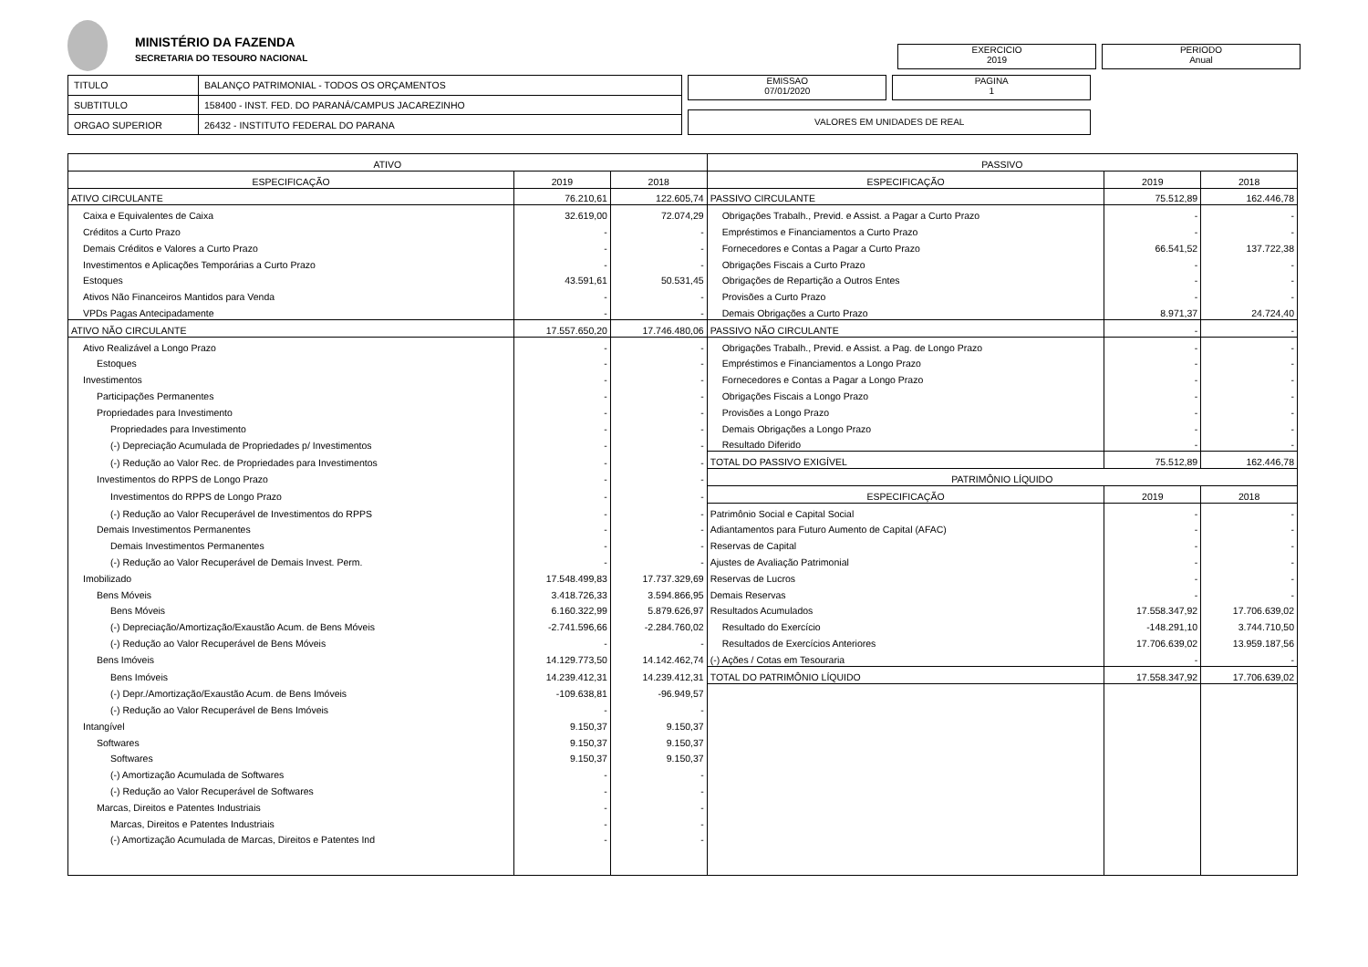MINISTÉRIO DA FAZENDA
SECRETARIA DO TESOURO NACIONAL
EXERCICIO
2019
PERIODO
Anual
| TITULO | BALANÇO PATRIMONIAL - TODOS OS ORÇAMENTOS |
| SUBTITULO | 158400 - INST. FED. DO PARANÁ/CAMPUS JACAREZINHO |
| ORGAO SUPERIOR | 26432 - INSTITUTO FEDERAL DO PARANA |
EMISSAO
07/01/2020
PAGINA
1
VALORES EM UNIDADES DE REAL
| ATIVO | | | PASSIVO | | |
| --- | --- | --- | --- | --- | --- |
| ESPECIFICAÇÃO | 2019 | 2018 | ESPECIFICAÇÃO | 2019 | 2018 |
| ATIVO CIRCULANTE | 76.210,61 | 122.605,74 | PASSIVO CIRCULANTE | 75.512,89 | 162.446,78 |
| Caixa e Equivalentes de Caixa | 32.619,00 | 72.074,29 | Obrigações Trabalh., Previd. e Assist. a Pagar a Curto Prazo | - | - |
| Créditos a Curto Prazo | - | - | Empréstimos e Financiamentos a Curto Prazo | - | - |
| Demais Créditos e Valores a Curto Prazo | - | - | Fornecedores e Contas a Pagar a Curto Prazo | 66.541,52 | 137.722,38 |
| Investimentos e Aplicações Temporárias a Curto Prazo | - | - | Obrigações Fiscais a Curto Prazo | - | - |
| Estoques | 43.591,61 | 50.531,45 | Obrigações de Repartição a Outros Entes | - | - |
| Ativos Não Financeiros Mantidos para Venda | - | - | Provisões a Curto Prazo | - | - |
| VPDs Pagas Antecipadamente | - | - | Demais Obrigações a Curto Prazo | 8.971,37 | 24.724,40 |
| ATIVO NÃO CIRCULANTE | 17.557.650,20 | 17.746.480,06 | PASSIVO NÃO CIRCULANTE | - | - |
| Ativo Realizável a Longo Prazo | - | - | Obrigações Trabalh., Previd. e Assist. a Pag. de Longo Prazo | - | - |
| Estoques | - | - | Empréstimos e Financiamentos a Longo Prazo | - | - |
| Investimentos | - | - | Fornecedores e Contas a Pagar a Longo Prazo | - | - |
| Participações Permanentes | - | - | Obrigações Fiscais a Longo Prazo | - | - |
| Propriedades para Investimento | - | - | Provisões a Longo Prazo | - | - |
| Propriedades para Investimento | - | - | Demais Obrigações a Longo Prazo | - | - |
| (-) Depreciação Acumulada de Propriedades p/ Investimentos | - | - | Resultado Diferido | - | - |
| (-) Redução ao Valor Rec. de Propriedades para Investimentos | - | - | TOTAL DO PASSIVO EXIGÍVEL | 75.512,89 | 162.446,78 |
| Investimentos do RPPS de Longo Prazo | - | - | PATRIMÔNIO LÍQUIDO | | |
| Investimentos do RPPS de Longo Prazo | - | - | ESPECIFICAÇÃO | 2019 | 2018 |
| (-) Redução ao Valor Recuperável de Investimentos do RPPS | - | - | Patrimônio Social e Capital Social | - | - |
| Demais Investimentos Permanentes | - | - | Adiantamentos para Futuro Aumento de Capital (AFAC) | - | - |
| Demais Investimentos Permanentes | - | - | Reservas de Capital | - | - |
| (-) Redução ao Valor Recuperável de Demais Invest. Perm. | - | - | Ajustes de Avaliação Patrimonial | - | - |
| Imobilizado | 17.548.499,83 | 17.737.329,69 | Reservas de Lucros | - | - |
| Bens Móveis | 3.418.726,33 | 3.594.866,95 | Demais Reservas | - | - |
| Bens Móveis | 6.160.322,99 | 5.879.626,97 | Resultados Acumulados | 17.558.347,92 | 17.706.639,02 |
| (-) Depreciação/Amortização/Exaustão Acum. de Bens Móveis | -2.741.596,66 | -2.284.760,02 | Resultado do Exercício | -148.291,10 | 3.744.710,50 |
| (-) Redução ao Valor Recuperável de Bens Móveis | - | - | Resultados de Exercícios Anteriores | 17.706.639,02 | 13.959.187,56 |
| Bens Imóveis | 14.129.773,50 | 14.142.462,74 | (-) Ações / Cotas em Tesouraria | - | - |
| Bens Imóveis | 14.239.412,31 | 14.239.412,31 | TOTAL DO PATRIMÔNIO LÍQUIDO | 17.558.347,92 | 17.706.639,02 |
| (-) Depr./Amortização/Exaustão Acum. de Bens Imóveis | -109.638,81 | -96.949,57 | | | |
| (-) Redução ao Valor Recuperável de Bens Imóveis | - | - | | | |
| Intangível | 9.150,37 | 9.150,37 | | | |
| Softwares | 9.150,37 | 9.150,37 | | | |
| Softwares | 9.150,37 | 9.150,37 | | | |
| (-) Amortização Acumulada de Softwares | - | - | | | |
| (-) Redução ao Valor Recuperável de Softwares | - | - | | | |
| Marcas, Direitos e Patentes Industriais | - | - | | | |
| Marcas, Direitos e Patentes Industriais | - | - | | | |
| (-) Amortização Acumulada de Marcas, Direitos e Patentes Ind | - | - | | | |